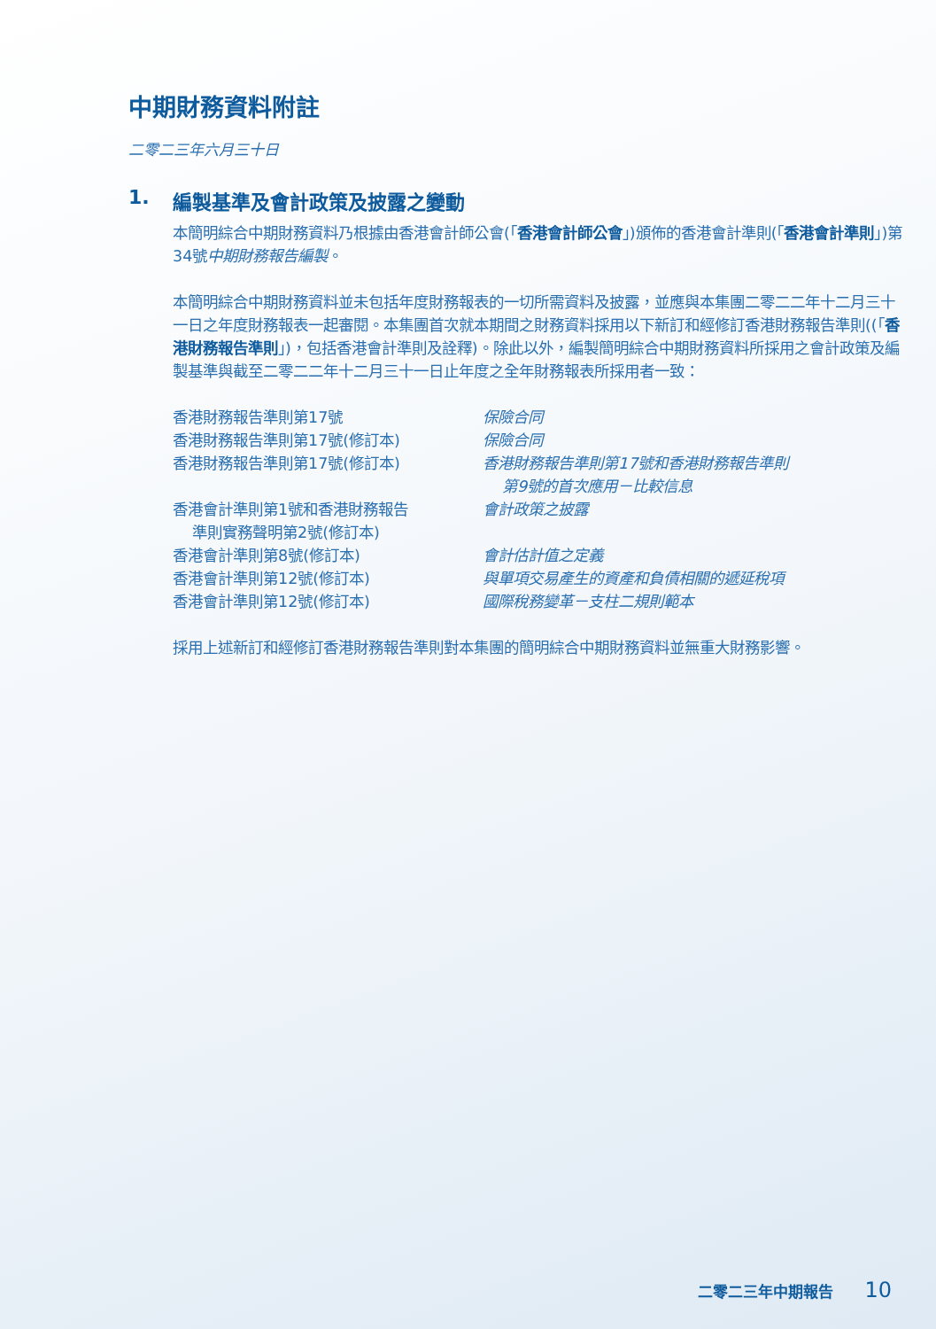中期財務資料附註
二零二三年六月三十日
1. 編製基準及會計政策及披露之變動
本簡明綜合中期財務資料乃根據由香港會計師公會(「香港會計師公會」)頒佈的香港會計準則(「香港會計準則」)第34號中期財務報告編製。
本簡明綜合中期財務資料並未包括年度財務報表的一切所需資料及披露，並應與本集團二零二二年十二月三十一日之年度財務報表一起審閱。本集團首次就本期間之財務資料採用以下新訂和經修訂香港財務報告準則((「香港財務報告準則」)，包括香港會計準則及詮釋)。除此以外，編製簡明綜合中期財務資料所採用之會計政策及編製基準與截至二零二二年十二月三十一日止年度之全年財務報表所採用者一致：
| 香港財務報告準則第17號 | 保險合同 |
| 香港財務報告準則第17號(修訂本) | 保險合同 |
| 香港財務報告準則第17號(修訂本) | 香港財務報告準則第17號和香港財務報告準則 第9號的首次應用－比較信息 |
| 香港會計準則第1號和香港財務報告 準則實務聲明第2號(修訂本) | 會計政策之披露 |
| 香港會計準則第8號(修訂本) | 會計估計值之定義 |
| 香港會計準則第12號(修訂本) | 與單項交易產生的資產和負債相關的遞延稅項 |
| 香港會計準則第12號(修訂本) | 國際稅務變革－支柱二規則範本 |
採用上述新訂和經修訂香港財務報告準則對本集團的簡明綜合中期財務資料並無重大財務影響。
二零二三年中期報告 10